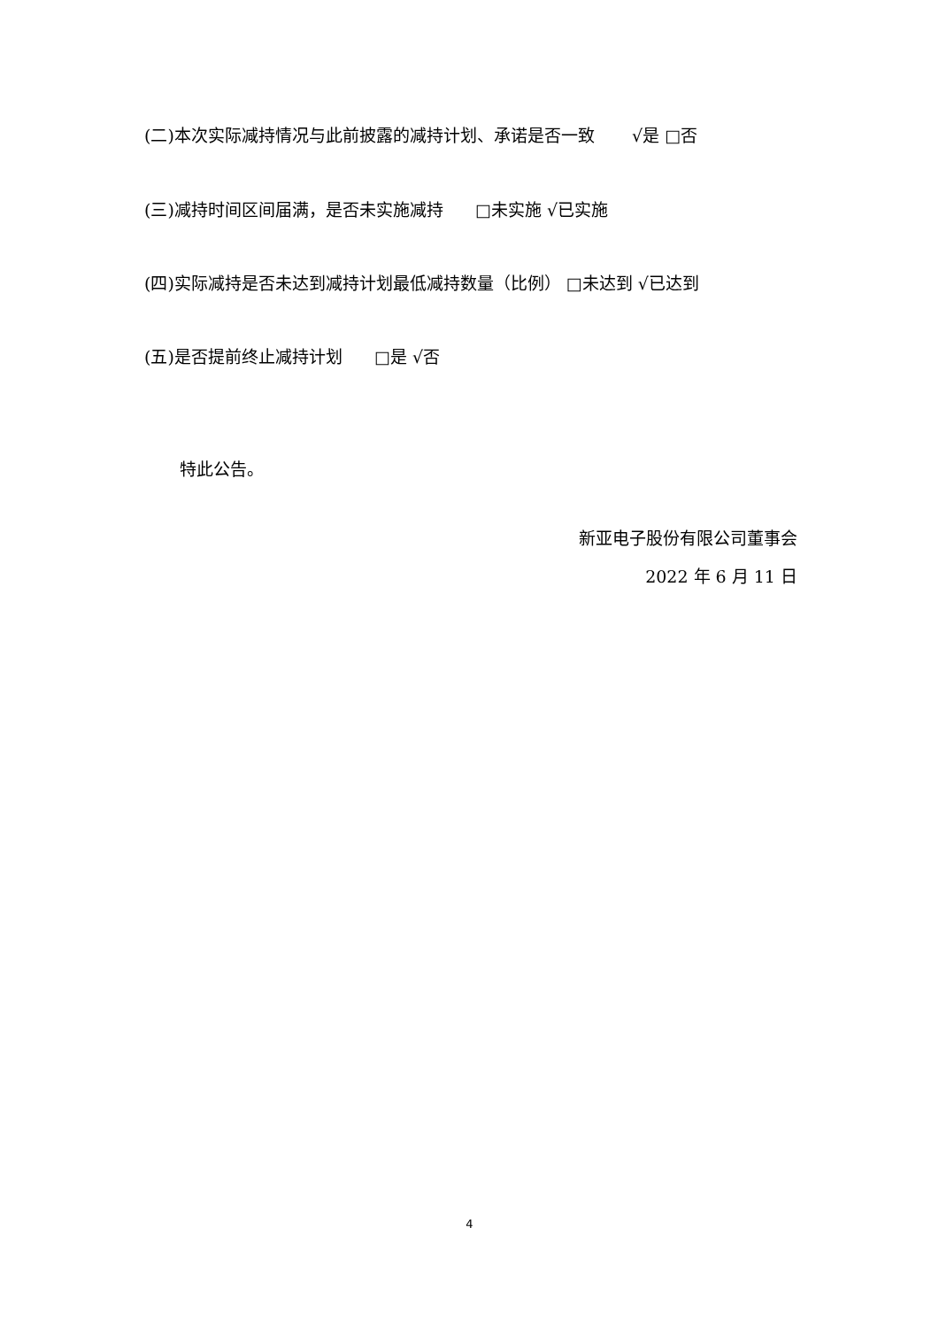(二)本次实际减持情况与此前披露的减持计划、承诺是否一致 √是 □否
(三)减持时间区间届满，是否未实施减持 □未实施 √已实施
(四)实际减持是否未达到减持计划最低减持数量（比例） □未达到 √已达到
(五)是否提前终止减持计划 □是 √否
特此公告。
新亚电子股份有限公司董事会
2022 年 6 月 11 日
4